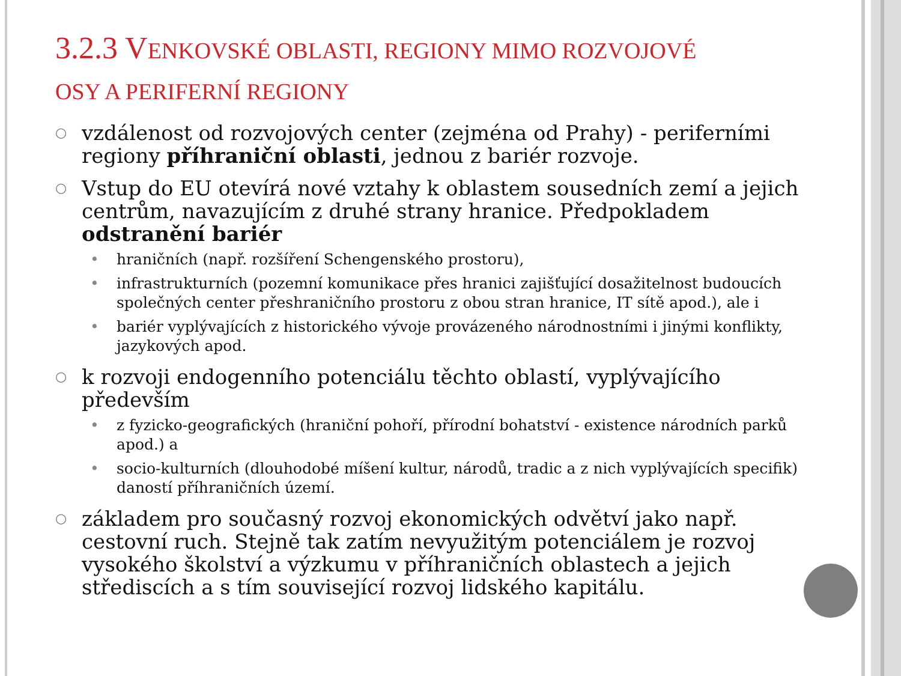3.2.3 VENKOVSKÉ OBLASTI, REGIONY MIMO ROZVOJOVÉ OSY A PERIFERNÍ REGIONY
○
vzdálenost od rozvojových center (zejména od Prahy) - periferními regiony příhraniční oblasti, jednou z bariér rozvoje.
○
Vstup do EU otevírá nové vztahy k oblastem sousedních zemí a jejich centrům, navazujícím z druhé strany hranice. Předpokladem odstranění bariér
• hraničních (např. rozšíření Schengenského prostoru),
• infrastrukturních (pozemní komunikace přes hranici zajišťující dosažitelnost budoucích společných center přeshraničního prostoru z obou stran hranice, IT sítě apod.), ale i
• bariér vyplývajících z historického vývoje provázeného národnostními i jinými konflikty, jazykových apod.
○
k rozvoji endogenního potenciálu těchto oblastí, vyplývajícího především
• z fyzicko-geografických (hraniční pohoří, přírodní bohatství - existence národních parků apod.) a
• socio-kulturních (dlouhodobé míšení kultur, národů, tradic a z nich vyplývajících specifik) daností příhraničních území.
○
základem pro současný rozvoj ekonomických odvětví jako např. cestovní ruch. Stejně tak zatím nevyužitým potenciálem je rozvoj vysokého školství a výzkumu v příhraničních oblastech a jejich střediscích a s tím související rozvoj lidského kapitálu.